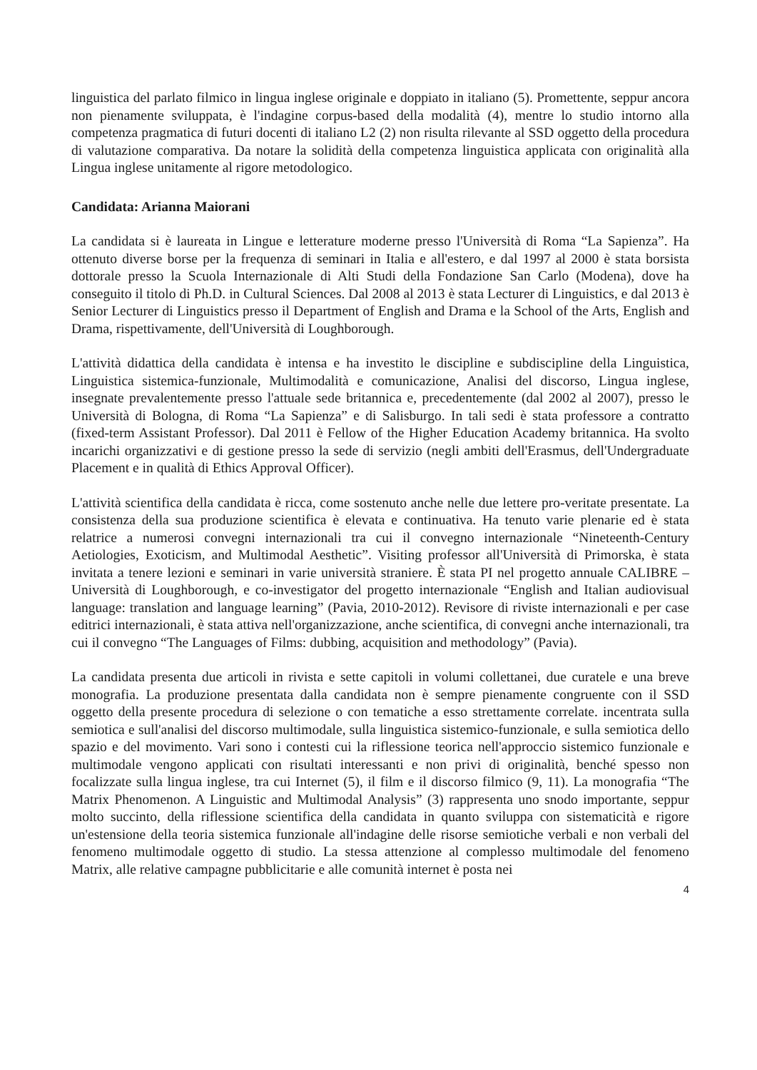linguistica del parlato filmico in lingua inglese originale e doppiato in italiano (5). Promettente, seppur ancora non pienamente sviluppata, è l'indagine corpus-based della modalità (4), mentre lo studio intorno alla competenza pragmatica di futuri docenti di italiano L2 (2) non risulta rilevante al SSD oggetto della procedura di valutazione comparativa. Da notare la solidità della competenza linguistica applicata con originalità alla Lingua inglese unitamente al rigore metodologico.
Candidata: Arianna Maiorani
La candidata si è laureata in Lingue e letterature moderne presso l'Università di Roma “La Sapienza”. Ha ottenuto diverse borse per la frequenza di seminari in Italia e all'estero, e dal 1997 al 2000 è stata borsista dottorale presso la Scuola Internazionale di Alti Studi della Fondazione San Carlo (Modena), dove ha conseguito il titolo di Ph.D. in Cultural Sciences. Dal 2008 al 2013 è stata Lecturer di Linguistics, e dal 2013 è Senior Lecturer di Linguistics presso il Department of English and Drama e la School of the Arts, English and Drama, rispettivamente, dell'Università di Loughborough.
L'attività didattica della candidata è intensa e ha investito le discipline e subdiscipline della Linguistica, Linguistica sistemica-funzionale, Multimodalità e comunicazione, Analisi del discorso, Lingua inglese, insegnate prevalentemente presso l'attuale sede britannica e, precedentemente (dal 2002 al 2007), presso le Università di Bologna, di Roma “La Sapienza” e di Salisburgo. In tali sedi è stata professore a contratto (fixed-term Assistant Professor). Dal 2011 è Fellow of the Higher Education Academy britannica. Ha svolto incarichi organizzativi e di gestione presso la sede di servizio (negli ambiti dell'Erasmus, dell'Undergraduate Placement e in qualità di Ethics Approval Officer).
L'attività scientifica della candidata è ricca, come sostenuto anche nelle due lettere pro-veritate presentate. La consistenza della sua produzione scientifica è elevata e continuativa. Ha tenuto varie plenarie ed è stata relatrice a numerosi convegni internazionali tra cui il convegno internazionale “Nineteenth-Century Aetiologies, Exoticism, and Multimodal Aesthetic”. Visiting professor all'Università di Primorska, è stata invitata a tenere lezioni e seminari in varie università straniere. È stata PI nel progetto annuale CALIBRE – Università di Loughborough, e co-investigator del progetto internazionale “English and Italian audiovisual language: translation and language learning” (Pavia, 2010-2012). Revisore di riviste internazionali e per case editrici internazionali, è stata attiva nell'organizzazione, anche scientifica, di convegni anche internazionali, tra cui il convegno “The Languages of Films: dubbing, acquisition and methodology” (Pavia).
La candidata presenta due articoli in rivista e sette capitoli in volumi collettanei, due curatele e una breve monografia. La produzione presentata dalla candidata non è sempre pienamente congruente con il SSD oggetto della presente procedura di selezione o con tematiche a esso strettamente correlate. incentrata sulla semiotica e sull'analisi del discorso multimodale, sulla linguistica sistemico-funzionale, e sulla semiotica dello spazio e del movimento. Vari sono i contesti cui la riflessione teorica nell'approccio sistemico funzionale e multimodale vengono applicati con risultati interessanti e non privi di originalità, benché spesso non focalizzate sulla lingua inglese, tra cui Internet (5), il film e il discorso filmico (9, 11). La monografia “The Matrix Phenomenon. A Linguistic and Multimodal Analysis” (3) rappresenta uno snodo importante, seppur molto succinto, della riflessione scientifica della candidata in quanto sviluppa con sistematicità e rigore un'estensione della teoria sistemica funzionale all'indagine delle risorse semiotiche verbali e non verbali del fenomeno multimodale oggetto di studio. La stessa attenzione al complesso multimodale del fenomeno Matrix, alle relative campagne pubblicitarie e alle comunità internet è posta nei
4